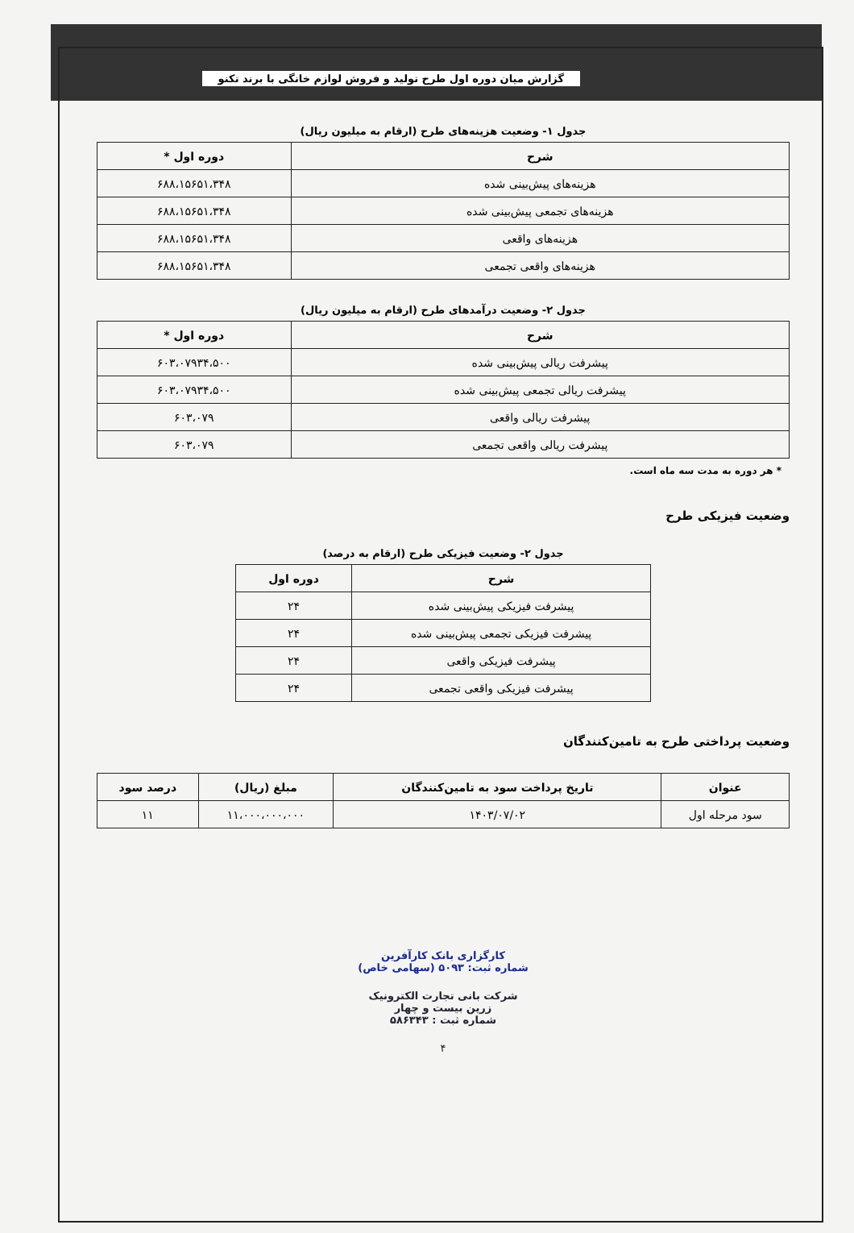گزارش میان دوره اول طرح تولید و فروش لوازم خانگی با برند تکنو
جدول ۱- وضعیت هزینه‌های طرح (ارقام به میلیون ریال)
| شرح | دوره اول * |
| --- | --- |
| هزینه‌های پیش‌بینی شده | ۶۸۸،۱۵۶۵۱،۳۴۸ |
| هزینه‌های تجمعی پیش‌بینی شده | ۶۸۸،۱۵۶۵۱،۳۴۸ |
| هزینه‌های واقعی | ۶۸۸،۱۵۶۵۱،۳۴۸ |
| هزینه‌های واقعی تجمعی | ۶۸۸،۱۵۶۵۱،۳۴۸ |
جدول ۲- وضعیت درآمدهای طرح (ارقام به میلیون ریال)
| شرح | دوره اول * |
| --- | --- |
| پیشرفت ریالی پیش‌بینی شده | ۶۰۳،۰۷۹۳۴،۵۰۰ |
| پیشرفت ریالی تجمعی پیش‌بینی شده | ۶۰۳،۰۷۹۳۴،۵۰۰ |
| پیشرفت ریالی واقعی | ۶۰۳،۰۷۹ |
| پیشرفت ریالی واقعی تجمعی | ۶۰۳،۰۷۹ |
* هر دوره به مدت سه ماه است.
وضعیت فیزیکی طرح
جدول ۲- وضعیت فیزیکی طرح (ارقام به درصد)
| شرح | دوره اول |
| --- | --- |
| پیشرفت فیزیکی پیش‌بینی شده | ۲۴ |
| پیشرفت فیزیکی تجمعی پیش‌بینی شده | ۲۴ |
| پیشرفت فیزیکی واقعی | ۲۴ |
| پیشرفت فیزیکی واقعی تجمعی | ۲۴ |
وضعیت پرداختی طرح به تامین‌کنندگان
| عنوان | تاریخ پرداخت سود به تامین‌کنندگان | مبلغ (ریال) | درصد سود |
| --- | --- | --- | --- |
| سود مرحله اول | ۱۴۰۳/۰۷/۰۲ | ۱۱،۰۰۰،۰۰۰،۰۰۰ | ۱۱ |
کارگزاری بانک کارآفرین
شماره ثبت: ۵۰۹۳ (سهامی خاص)
شرکت بانی تجارت الکترونیک
زرین بیست و چهار
شماره ثبت : ۵۸۶۳۴۳
۴